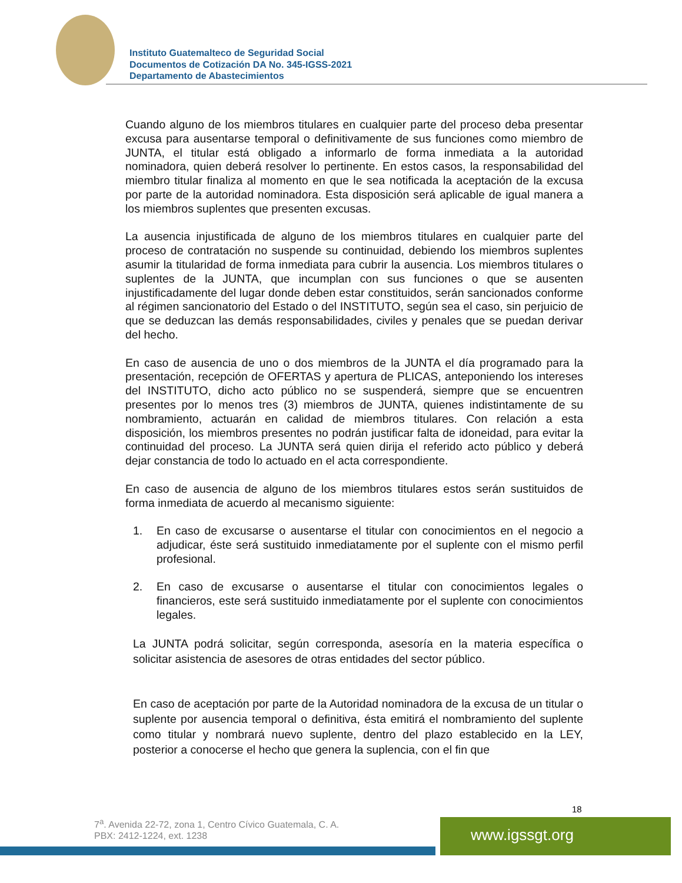Instituto Guatemalteco de Seguridad Social
Documentos de Cotización DA No. 345-IGSS-2021
Departamento de Abastecimientos
Cuando alguno de los miembros titulares en cualquier parte del proceso deba presentar excusa para ausentarse temporal o definitivamente de sus funciones como miembro de JUNTA, el titular está obligado a informarlo de forma inmediata a la autoridad nominadora, quien deberá resolver lo pertinente. En estos casos, la responsabilidad del miembro titular finaliza al momento en que le sea notificada la aceptación de la excusa por parte de la autoridad nominadora. Esta disposición será aplicable de igual manera a los miembros suplentes que presenten excusas.
La ausencia injustificada de alguno de los miembros titulares en cualquier parte del proceso de contratación no suspende su continuidad, debiendo los miembros suplentes asumir la titularidad de forma inmediata para cubrir la ausencia. Los miembros titulares o suplentes de la JUNTA, que incumplan con sus funciones o que se ausenten injustificadamente del lugar donde deben estar constituidos, serán sancionados conforme al régimen sancionatorio del Estado o del INSTITUTO, según sea el caso, sin perjuicio de que se deduzcan las demás responsabilidades, civiles y penales que se puedan derivar del hecho.
En caso de ausencia de uno o dos miembros de la JUNTA el día programado para la presentación, recepción de OFERTAS y apertura de PLICAS, anteponiendo los intereses del INSTITUTO, dicho acto público no se suspenderá, siempre que se encuentren presentes por lo menos tres (3) miembros de JUNTA, quienes indistintamente de su nombramiento, actuarán en calidad de miembros titulares. Con relación a esta disposición, los miembros presentes no podrán justificar falta de idoneidad, para evitar la continuidad del proceso. La JUNTA será quien dirija el referido acto público y deberá dejar constancia de todo lo actuado en el acta correspondiente.
En caso de ausencia de alguno de los miembros titulares estos serán sustituidos de forma inmediata de acuerdo al mecanismo siguiente:
1. En caso de excusarse o ausentarse el titular con conocimientos en el negocio a adjudicar, éste será sustituido inmediatamente por el suplente con el mismo perfil profesional.
2. En caso de excusarse o ausentarse el titular con conocimientos legales o financieros, este será sustituido inmediatamente por el suplente con conocimientos legales.
La JUNTA podrá solicitar, según corresponda, asesoría en la materia específica o solicitar asistencia de asesores de otras entidades del sector público.
En caso de aceptación por parte de la Autoridad nominadora de la excusa de un titular o suplente por ausencia temporal o definitiva, ésta emitirá el nombramiento del suplente como titular y nombrará nuevo suplente, dentro del plazo establecido en la LEY, posterior a conocerse el hecho que genera la suplencia, con el fin que
18
7<sup>a</sup>. Avenida 22-72, zona 1, Centro Cívico Guatemala, C. A.
PBX: 2412-1224, ext. 1238
www.igssgt.org